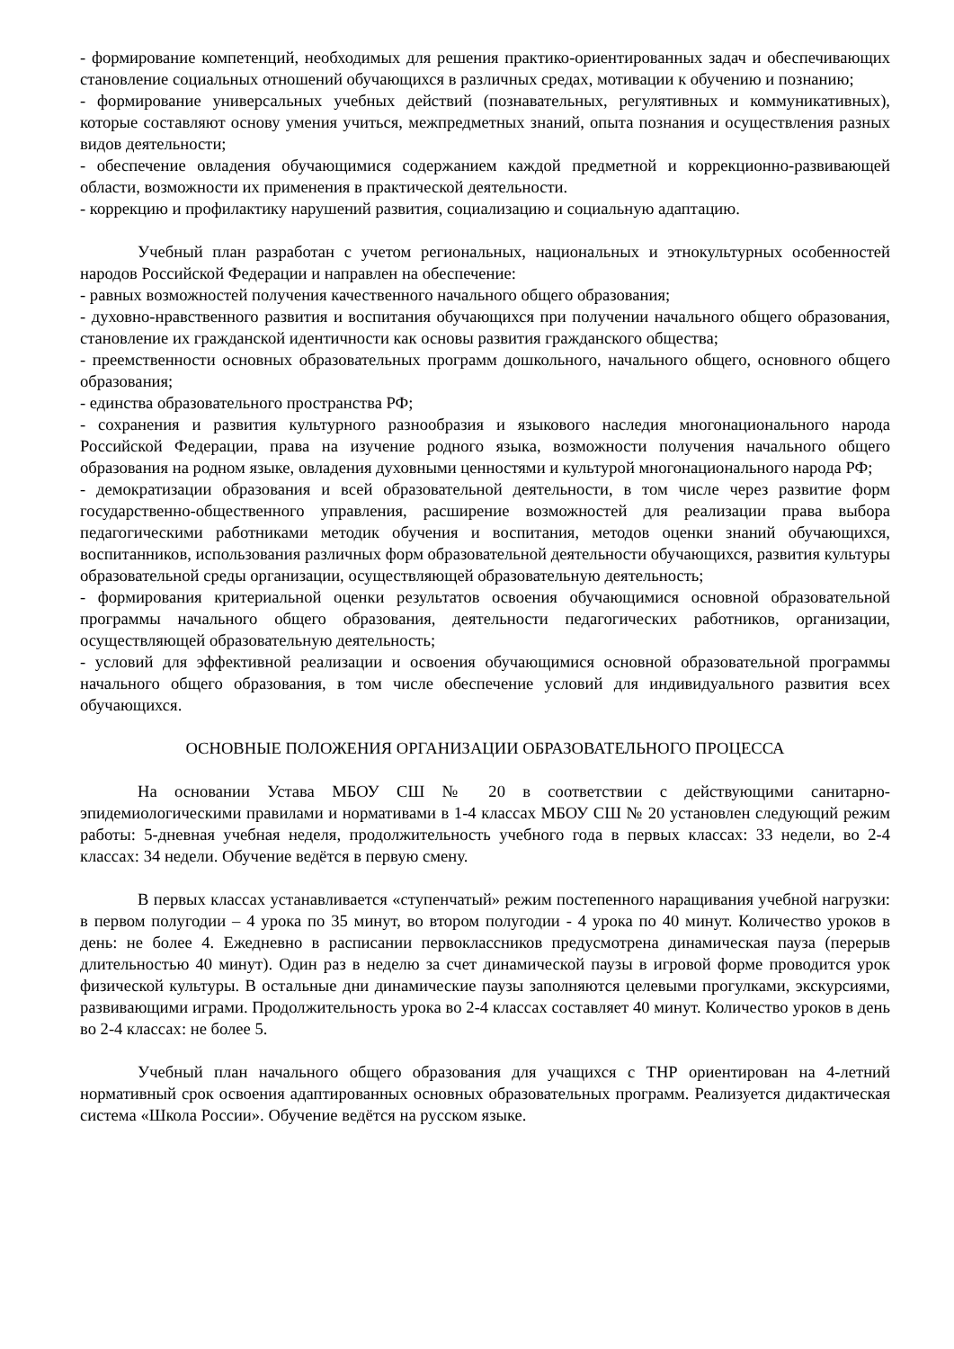- формирование компетенций, необходимых для решения практико-ориентированных задач и обеспечивающих становление социальных отношений обучающихся в различных средах, мотивации к обучению и познанию;
- формирование универсальных учебных действий (познавательных, регулятивных и коммуникативных), которые составляют основу умения учиться, межпредметных знаний, опыта познания и осуществления разных видов деятельности;
- обеспечение овладения обучающимися содержанием каждой предметной и коррекционно-развивающей области, возможности их применения в практической деятельности.
- коррекцию и профилактику нарушений развития, социализацию и социальную адаптацию.
Учебный план разработан с учетом региональных, национальных и этнокультурных особенностей народов Российской Федерации и направлен на обеспечение:
- равных возможностей получения качественного начального общего образования;
- духовно-нравственного развития и воспитания обучающихся при получении начального общего образования, становление их гражданской идентичности как основы развития гражданского общества;
- преемственности основных образовательных программ дошкольного, начального общего, основного общего образования;
- единства образовательного пространства РФ;
- сохранения и развития культурного разнообразия и языкового наследия многонационального народа Российской Федерации, права на изучение родного языка, возможности получения начального общего образования на родном языке, овладения духовными ценностями и культурой многонационального народа РФ;
- демократизации образования и всей образовательной деятельности, в том числе через развитие форм государственно-общественного управления, расширение возможностей для реализации права выбора педагогическими работниками методик обучения и воспитания, методов оценки знаний обучающихся, воспитанников, использования различных форм образовательной деятельности обучающихся, развития культуры образовательной среды организации, осуществляющей образовательную деятельность;
- формирования критериальной оценки результатов освоения обучающимися основной образовательной программы начального общего образования, деятельности педагогических работников, организации, осуществляющей образовательную деятельность;
- условий для эффективной реализации и освоения обучающимися основной образовательной программы начального общего образования, в том числе обеспечение условий для индивидуального развития всех обучающихся.
ОСНОВНЫЕ ПОЛОЖЕНИЯ ОРГАНИЗАЦИИ ОБРАЗОВАТЕЛЬНОГО ПРОЦЕССА
На основании Устава МБОУ СШ № 20 в соответствии с действующими санитарно-эпидемиологическими правилами и нормативами в 1-4 классах МБОУ СШ № 20 установлен следующий режим работы: 5-дневная учебная неделя, продолжительность учебного года в первых классах: 33 недели, во 2-4 классах: 34 недели. Обучение ведётся в первую смену.
В первых классах устанавливается «ступенчатый» режим постепенного наращивания учебной нагрузки: в первом полугодии – 4 урока по 35 минут, во втором полугодии - 4 урока по 40 минут. Количество уроков в день: не более 4. Ежедневно в расписании первоклассников предусмотрена динамическая пауза (перерыв длительностью 40 минут). Один раз в неделю за счет динамической паузы в игровой форме проводится урок физической культуры. В остальные дни динамические паузы заполняются целевыми прогулками, экскурсиями, развивающими играми. Продолжительность урока во 2-4 классах составляет 40 минут. Количество уроков в день во 2-4 классах: не более 5.
Учебный план начального общего образования для учащихся с ТНР ориентирован на 4-летний нормативный срок освоения адаптированных основных образовательных программ. Реализуется дидактическая система «Школа России». Обучение ведётся на русском языке.